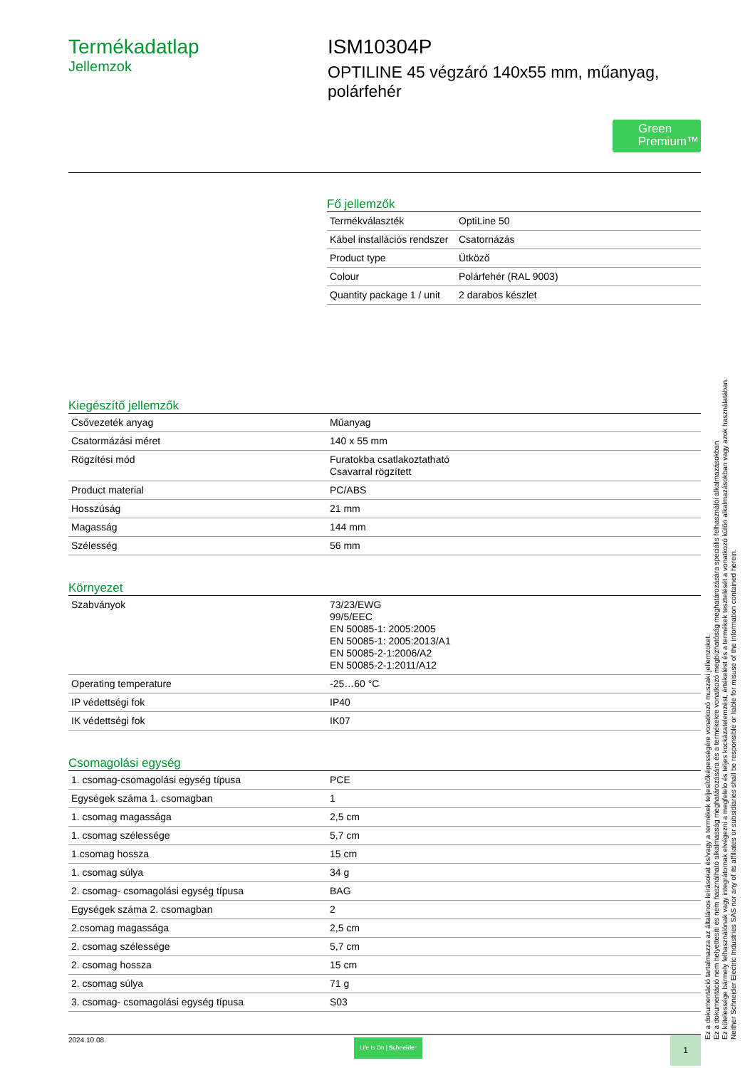Termékadatlap
Jellemzok
ISM10304P
OPTILINE 45 végzáró 140x55 mm, műanyag, polárfehér
Green Premium™
Fő jellemzők
| Termékválaszték | OptiLine 50 |
| Kábel installációs rendszer | Csatornázás |
| Product type | Ütköző |
| Colour | Polárfehér (RAL 9003) |
| Quantity package 1 / unit | 2 darabos készlet |
Kiegészítő jellemzők
| Csővezeték anyag | Műanyag |
| Csatormázási méret | 140 x 55 mm |
| Rögzítési mód | Furatokba csatlakoztatható Csavarral rögzített |
| Product material | PC/ABS |
| Hosszúság | 21 mm |
| Magasság | 144 mm |
| Szélesség | 56 mm |
Környezet
| Szabványok | 73/23/EWG 99/5/EEC EN 50085-1: 2005:2005 EN 50085-1: 2005:2013/A1 EN 50085-2-1:2006/A2 EN 50085-2-1:2011/A12 |
| Operating temperature | -25…60 °C |
| IP védettségi fok | IP40 |
| IK védettségi fok | IK07 |
Csomagolási egység
| 1. csomag-csomagolási egység típusa | PCE |
| Egységek száma 1. csomagban | 1 |
| 1. csomag magassága | 2,5 cm |
| 1. csomag szélessége | 5,7 cm |
| 1.csomag hossza | 15 cm |
| 1. csomag súlya | 34 g |
| 2. csomag- csomagolási egység típusa | BAG |
| Egységek száma 2. csomagban | 2 |
| 2.csomag magassága | 2,5 cm |
| 2. csomag szélessége | 5,7 cm |
| 2. csomag hossza | 15 cm |
| 2. csomag súlya | 71 g |
| 3. csomag- csomagolási egység típusa | S03 |
Ez a dokumentáció tartalmazza az általános leírásokat és/vagy a termékek teljesítőképességére vonatkozó muszaki jellemzoket.
Ez a dokumentáció nem helyettesíti és nem használható alkalmasság meghatározására és a termékekre vonatkozó megbízhatóság meghatározására speciális felhasználói alkalmazásokban
Ez kötelessége bármely felhasználónak vagy integrátornak elvégezni a megfelelo és teljes kockázatelemzést, értékelést és a termékek tesztelését a vonatkozó külön alkalmazásokban vagy azok használatában.
Neither Schneider Electric Industries SAS nor any of its affiliates or subsidiaries shall be responsible or liable for misuse of the information contained herein.
2024.10.08. Life Is On | Schneider 1